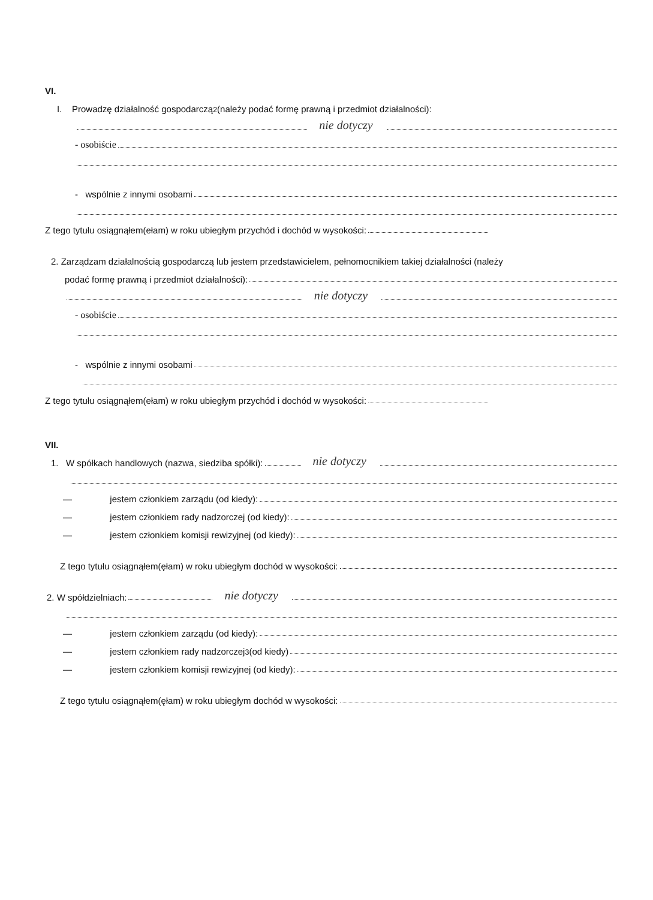VI.
I. Prowadzę działalność gospodarczą<sup>2</sup> (należy podać formę prawną i przedmiot działalności):
nie dotyczy
- osobiście
- wspólnie z innymi osobami
Z tego tytułu osiągnąłem(ełam) w roku ubiegłym przychód i dochód w wysokości:
2. Zarządzam działalnością gospodarczą lub jestem przedstawicielem, pełnomocnikiem takiej działalności (należy
podać formę prawną i przedmiot działalności):
nie dotyczy
- osobiście
- wspólnie z innymi osobami
Z tego tytułu osiągnąłem(ełam) w roku ubiegłym przychód i dochód w wysokości:
VII.
1. W spółkach handlowych (nazwa, siedziba spółki): nie dotyczy
— jestem członkiem zarządu (od kiedy):
— jestem członkiem rady nadzorczej (od kiedy):
— jestem członkiem komisji rewizyjnej (od kiedy):
Z tego tytułu osiągnąłem(ęłam) w roku ubiegłym dochód w wysokości:
2. W spółdzielniach: nie dotyczy
— jestem członkiem zarządu (od kiedy):
— jestem członkiem rady nadzorczej<sup>3</sup> (od kiedy)
— jestem członkiem komisji rewizyjnej (od kiedy):
Z tego tytułu osiągnąłem(ęłam) w roku ubiegłym dochód w wysokości: